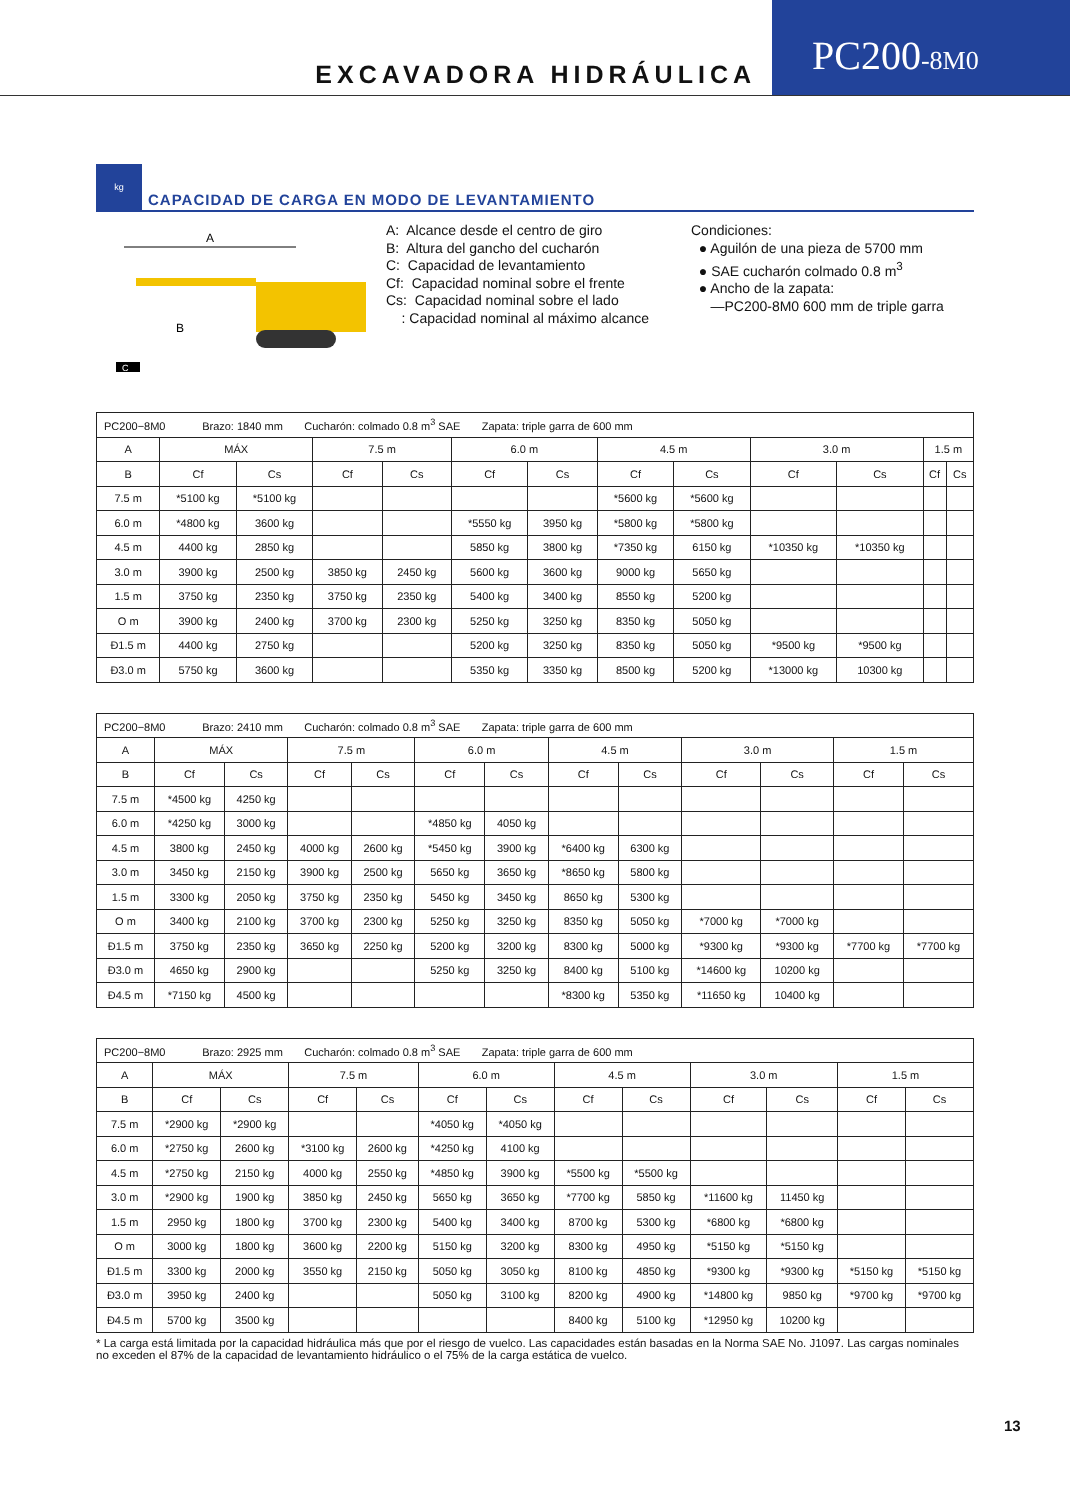EXCAVADORA HIDRÁULICA
PC200-8M0
kg
CAPACIDAD DE CARGA EN MODO DE LEVANTAMIENTO
A
B
C
A: Alcance desde el centro de giro
B: Altura del gancho del cucharón
C: Capacidad de levantamiento
Cf: Capacidad nominal sobre el frente
Cs: Capacidad nominal sobre el lado
: Capacidad nominal al máximo alcance
Condiciones:
● Aguilón de una pieza de 5700 mm
● SAE cucharón colmado 0.8 m<sup>3</sup>
● Ancho de la zapata:
—PC200-8M0 600 mm de triple garra
| PC200−8M0 Brazo: 1840 mm Cucharón: colmado 0.8 m<sup>3</sup> SAE Zapata: triple garra de 600 mm | | | | | | | | | | | | |
| A | MÁX | | 7.5 m | | 6.0 m | | 4.5 m | | 3.0 m | | 1.5 m | |
| B | Cf | Cs | Cf | Cs | Cf | Cs | Cf | Cs | Cf | Cs | Cf | Cs |
| 7.5 m | *5100 kg | *5100 kg | | | | | *5600 kg | *5600 kg | | | | |
| 6.0 m | *4800 kg | 3600 kg | | | *5550 kg | 3950 kg | *5800 kg | *5800 kg | | | | |
| 4.5 m | 4400 kg | 2850 kg | | | 5850 kg | 3800 kg | *7350 kg | 6150 kg | *10350 kg | *10350 kg | | |
| 3.0 m | 3900 kg | 2500 kg | 3850 kg | 2450 kg | 5600 kg | 3600 kg | 9000 kg | 5650 kg | | | | |
| 1.5 m | 3750 kg | 2350 kg | 3750 kg | 2350 kg | 5400 kg | 3400 kg | 8550 kg | 5200 kg | | | | |
| O m | 3900 kg | 2400 kg | 3700 kg | 2300 kg | 5250 kg | 3250 kg | 8350 kg | 5050 kg | | | | |
| Ð1.5 m | 4400 kg | 2750 kg | | | 5200 kg | 3250 kg | 8350 kg | 5050 kg | *9500 kg | *9500 kg | | |
| Ð3.0 m | 5750 kg | 3600 kg | | | 5350 kg | 3350 kg | 8500 kg | 5200 kg | *13000 kg | 10300 kg | | |
| PC200−8M0 Brazo: 2410 mm Cucharón: colmado 0.8 m<sup>3</sup> SAE Zapata: triple garra de 600 mm | | | | | | | | | | | | |
| A | MÁX | | 7.5 m | | 6.0 m | | 4.5 m | | 3.0 m | | 1.5 m | |
| B | Cf | Cs | Cf | Cs | Cf | Cs | Cf | Cs | Cf | Cs | Cf | Cs |
| 7.5 m | *4500 kg | 4250 kg | | | | | | | | | | |
| 6.0 m | *4250 kg | 3000 kg | | | *4850 kg | 4050 kg | | | | | | |
| 4.5 m | 3800 kg | 2450 kg | 4000 kg | 2600 kg | *5450 kg | 3900 kg | *6400 kg | 6300 kg | | | | |
| 3.0 m | 3450 kg | 2150 kg | 3900 kg | 2500 kg | 5650 kg | 3650 kg | *8650 kg | 5800 kg | | | | |
| 1.5 m | 3300 kg | 2050 kg | 3750 kg | 2350 kg | 5450 kg | 3450 kg | 8650 kg | 5300 kg | | | | |
| O m | 3400 kg | 2100 kg | 3700 kg | 2300 kg | 5250 kg | 3250 kg | 8350 kg | 5050 kg | *7000 kg | *7000 kg | | |
| Ð1.5 m | 3750 kg | 2350 kg | 3650 kg | 2250 kg | 5200 kg | 3200 kg | 8300 kg | 5000 kg | *9300 kg | *9300 kg | *7700 kg | *7700 kg |
| Ð3.0 m | 4650 kg | 2900 kg | | | 5250 kg | 3250 kg | 8400 kg | 5100 kg | *14600 kg | 10200 kg | | |
| Ð4.5 m | *7150 kg | 4500 kg | | | | | *8300 kg | 5350 kg | *11650 kg | 10400 kg | | |
| PC200−8M0 Brazo: 2925 mm Cucharón: colmado 0.8 m<sup>3</sup> SAE Zapata: triple garra de 600 mm | | | | | | | | | | | | |
| A | MÁX | | 7.5 m | | 6.0 m | | 4.5 m | | 3.0 m | | 1.5 m | |
| B | Cf | Cs | Cf | Cs | Cf | Cs | Cf | Cs | Cf | Cs | Cf | Cs |
| 7.5 m | *2900 kg | *2900 kg | | | *4050 kg | *4050 kg | | | | | | |
| 6.0 m | *2750 kg | 2600 kg | *3100 kg | 2600 kg | *4250 kg | 4100 kg | | | | | | |
| 4.5 m | *2750 kg | 2150 kg | 4000 kg | 2550 kg | *4850 kg | 3900 kg | *5500 kg | *5500 kg | | | | |
| 3.0 m | *2900 kg | 1900 kg | 3850 kg | 2450 kg | 5650 kg | 3650 kg | *7700 kg | 5850 kg | *11600 kg | 11450 kg | | |
| 1.5 m | 2950 kg | 1800 kg | 3700 kg | 2300 kg | 5400 kg | 3400 kg | 8700 kg | 5300 kg | *6800 kg | *6800 kg | | |
| O m | 3000 kg | 1800 kg | 3600 kg | 2200 kg | 5150 kg | 3200 kg | 8300 kg | 4950 kg | *5150 kg | *5150 kg | | |
| Ð1.5 m | 3300 kg | 2000 kg | 3550 kg | 2150 kg | 5050 kg | 3050 kg | 8100 kg | 4850 kg | *9300 kg | *9300 kg | *5150 kg | *5150 kg |
| Ð3.0 m | 3950 kg | 2400 kg | | | 5050 kg | 3100 kg | 8200 kg | 4900 kg | *14800 kg | 9850 kg | *9700 kg | *9700 kg |
| Ð4.5 m | 5700 kg | 3500 kg | | | | | 8400 kg | 5100 kg | *12950 kg | 10200 kg | | |
* La carga está limitada por la capacidad hidráulica más que por el riesgo de vuelco. Las capacidades están basadas en la Norma SAE No. J1097. Las cargas nominales no exceden el 87% de la capacidad de levantamiento hidráulico o el 75% de la carga estática de vuelco.
13